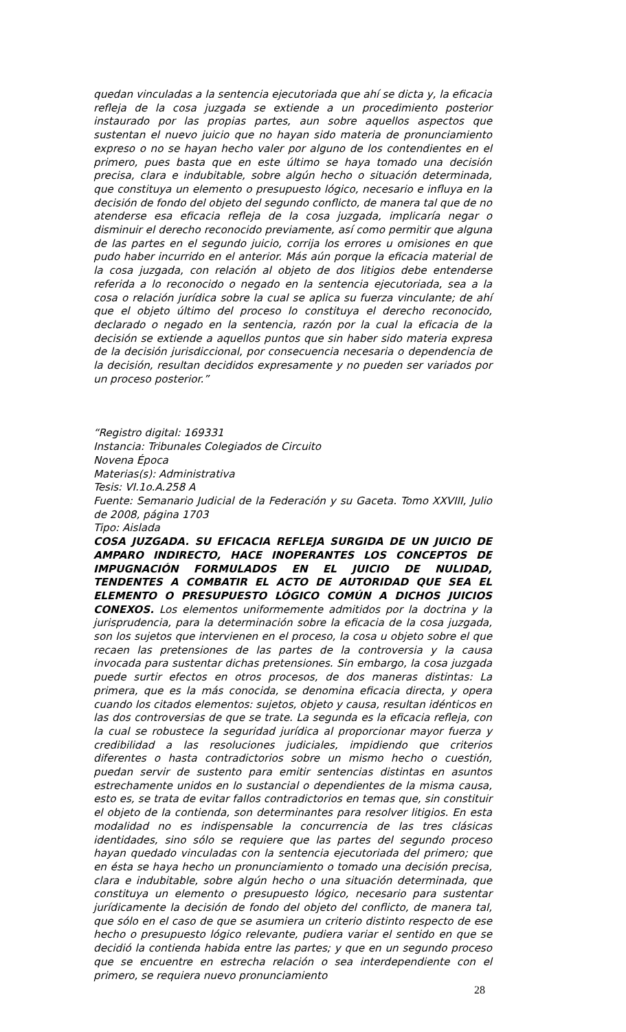quedan vinculadas a la sentencia ejecutoriada que ahí se dicta y, la eficacia refleja de la cosa juzgada se extiende a un procedimiento posterior instaurado por las propias partes, aun sobre aquellos aspectos que sustentan el nuevo juicio que no hayan sido materia de pronunciamiento expreso o no se hayan hecho valer por alguno de los contendientes en el primero, pues basta que en este último se haya tomado una decisión precisa, clara e indubitable, sobre algún hecho o situación determinada, que constituya un elemento o presupuesto lógico, necesario e influya en la decisión de fondo del objeto del segundo conflicto, de manera tal que de no atenderse esa eficacia refleja de la cosa juzgada, implicaría negar o disminuir el derecho reconocido previamente, así como permitir que alguna de las partes en el segundo juicio, corrija los errores u omisiones en que pudo haber incurrido en el anterior. Más aún porque la eficacia material de la cosa juzgada, con relación al objeto de dos litigios debe entenderse referida a lo reconocido o negado en la sentencia ejecutoriada, sea a la cosa o relación jurídica sobre la cual se aplica su fuerza vinculante; de ahí que el objeto último del proceso lo constituya el derecho reconocido, declarado o negado en la sentencia, razón por la cual la eficacia de la decisión se extiende a aquellos puntos que sin haber sido materia expresa de la decisión jurisdiccional, por consecuencia necesaria o dependencia de la decisión, resultan decididos expresamente y no pueden ser variados por un proceso posterior.”
“Registro digital: 169331
Instancia: Tribunales Colegiados de Circuito
Novena Época
Materias(s): Administrativa
Tesis: VI.1o.A.258 A
Fuente: Semanario Judicial de la Federación y su Gaceta. Tomo XXVIII, Julio de 2008, página 1703
Tipo: Aislada
COSA JUZGADA. SU EFICACIA REFLEJA SURGIDA DE UN JUICIO DE AMPARO INDIRECTO, HACE INOPERANTES LOS CONCEPTOS DE IMPUGNACIÓN FORMULADOS EN EL JUICIO DE NULIDAD, TENDENTES A COMBATIR EL ACTO DE AUTORIDAD QUE SEA EL ELEMENTO O PRESUPUESTO LÓGICO COMÚN A DICHOS JUICIOS CONEXOS. Los elementos uniformemente admitidos por la doctrina y la jurisprudencia, para la determinación sobre la eficacia de la cosa juzgada, son los sujetos que intervienen en el proceso, la cosa u objeto sobre el que recaen las pretensiones de las partes de la controversia y la causa invocada para sustentar dichas pretensiones. Sin embargo, la cosa juzgada puede surtir efectos en otros procesos, de dos maneras distintas: La primera, que es la más conocida, se denomina eficacia directa, y opera cuando los citados elementos: sujetos, objeto y causa, resultan idénticos en las dos controversias de que se trate. La segunda es la eficacia refleja, con la cual se robustece la seguridad jurídica al proporcionar mayor fuerza y credibilidad a las resoluciones judiciales, impidiendo que criterios diferentes o hasta contradictorios sobre un mismo hecho o cuestión, puedan servir de sustento para emitir sentencias distintas en asuntos estrechamente unidos en lo sustancial o dependientes de la misma causa, esto es, se trata de evitar fallos contradictorios en temas que, sin constituir el objeto de la contienda, son determinantes para resolver litigios. En esta modalidad no es indispensable la concurrencia de las tres clásicas identidades, sino sólo se requiere que las partes del segundo proceso hayan quedado vinculadas con la sentencia ejecutoriada del primero; que en ésta se haya hecho un pronunciamiento o tomado una decisión precisa, clara e indubitable, sobre algún hecho o una situación determinada, que constituya un elemento o presupuesto lógico, necesario para sustentar jurídicamente la decisión de fondo del objeto del conflicto, de manera tal, que sólo en el caso de que se asumiera un criterio distinto respecto de ese hecho o presupuesto lógico relevante, pudiera variar el sentido en que se decidió la contienda habida entre las partes; y que en un segundo proceso que se encuentre en estrecha relación o sea interdependiente con el primero, se requiera nuevo pronunciamiento
28